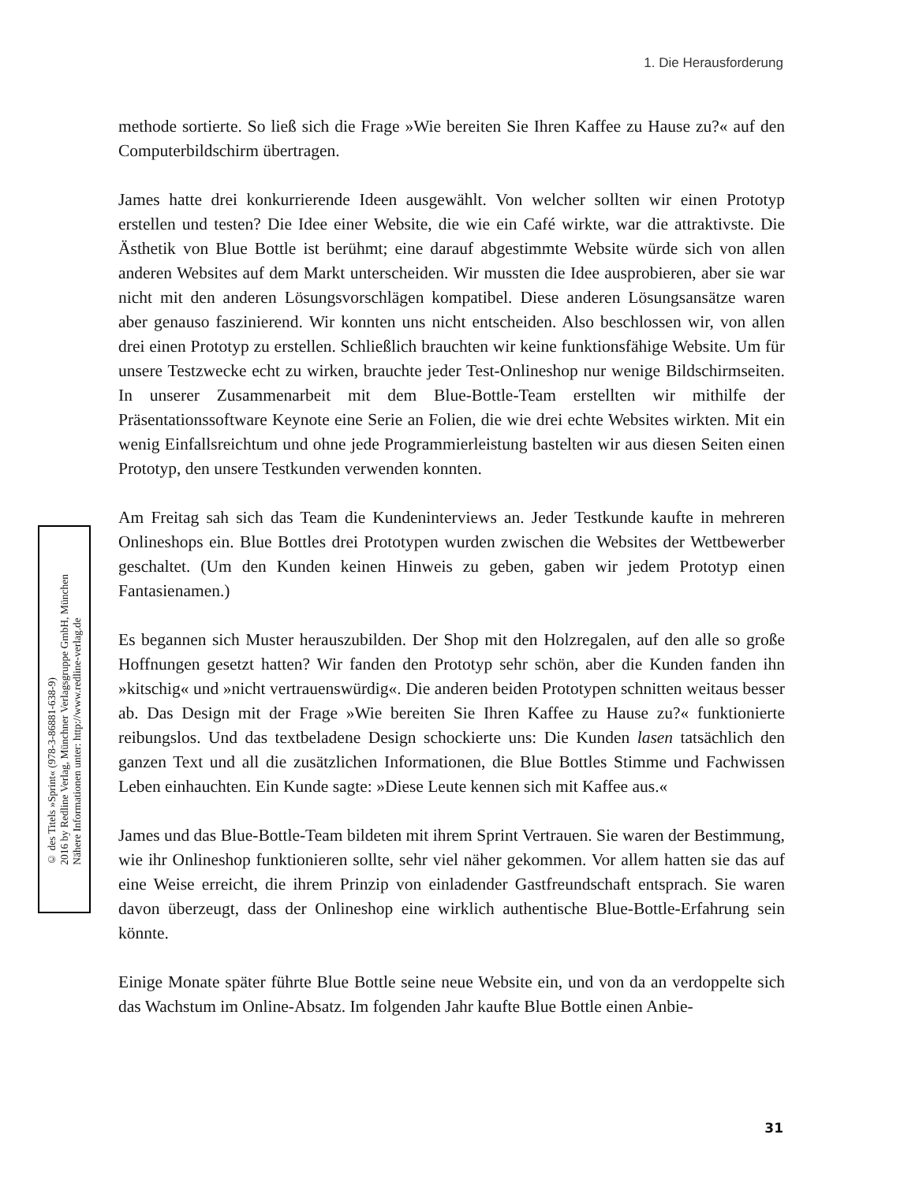1. Die Herausforderung
© des Titels »Sprint« (978-3-86881-638-9)
2016 by Redline Verlag, Münchner Verlagsgruppe GmbH, München
Nähere Informationen unter: http://www.redline-verlag.de
methode sortierte. So ließ sich die Frage »Wie bereiten Sie Ihren Kaffee zu Hause zu?« auf den Computerbildschirm übertragen.
James hatte drei konkurrierende Ideen ausgewählt. Von welcher sollten wir einen Prototyp erstellen und testen? Die Idee einer Website, die wie ein Café wirkte, war die attraktivste. Die Ästhetik von Blue Bottle ist berühmt; eine darauf abgestimmte Website würde sich von allen anderen Websites auf dem Markt unterscheiden. Wir mussten die Idee ausprobieren, aber sie war nicht mit den anderen Lösungsvorschlägen kompatibel. Diese anderen Lösungsansätze waren aber genauso faszinierend. Wir konnten uns nicht entscheiden. Also beschlossen wir, von allen drei einen Prototyp zu erstellen. Schließlich brauchten wir keine funktionsfähige Website. Um für unsere Testzwecke echt zu wirken, brauchte jeder Test-Onlineshop nur wenige Bildschirmseiten. In unserer Zusammenarbeit mit dem Blue-Bottle-Team erstellten wir mithilfe der Präsentationssoftware Keynote eine Serie an Folien, die wie drei echte Websites wirkten. Mit ein wenig Einfallsreichtum und ohne jede Programmierleistung bastelten wir aus diesen Seiten einen Prototyp, den unsere Testkunden verwenden konnten.
Am Freitag sah sich das Team die Kundeninterviews an. Jeder Testkunde kaufte in mehreren Onlineshops ein. Blue Bottles drei Prototypen wurden zwischen die Websites der Wettbewerber geschaltet. (Um den Kunden keinen Hinweis zu geben, gaben wir jedem Prototyp einen Fantasienamen.)
Es begannen sich Muster herauszubilden. Der Shop mit den Holzregalen, auf den alle so große Hoffnungen gesetzt hatten? Wir fanden den Prototyp sehr schön, aber die Kunden fanden ihn »kitschig« und »nicht vertrauenswürdig«. Die anderen beiden Prototypen schnitten weitaus besser ab. Das Design mit der Frage »Wie bereiten Sie Ihren Kaffee zu Hause zu?« funktionierte reibungslos. Und das textbeladene Design schockierte uns: Die Kunden lasen tatsächlich den ganzen Text und all die zusätzlichen Informationen, die Blue Bottles Stimme und Fachwissen Leben einhauchten. Ein Kunde sagte: »Diese Leute kennen sich mit Kaffee aus.«
James und das Blue-Bottle-Team bildeten mit ihrem Sprint Vertrauen. Sie waren der Bestimmung, wie ihr Onlineshop funktionieren sollte, sehr viel näher gekommen. Vor allem hatten sie das auf eine Weise erreicht, die ihrem Prinzip von einladender Gastfreundschaft entsprach. Sie waren davon überzeugt, dass der Onlineshop eine wirklich authentische Blue-Bottle-Erfahrung sein könnte.
Einige Monate später führte Blue Bottle seine neue Website ein, und von da an verdoppelte sich das Wachstum im Online-Absatz. Im folgenden Jahr kaufte Blue Bottle einen Anbie-
31